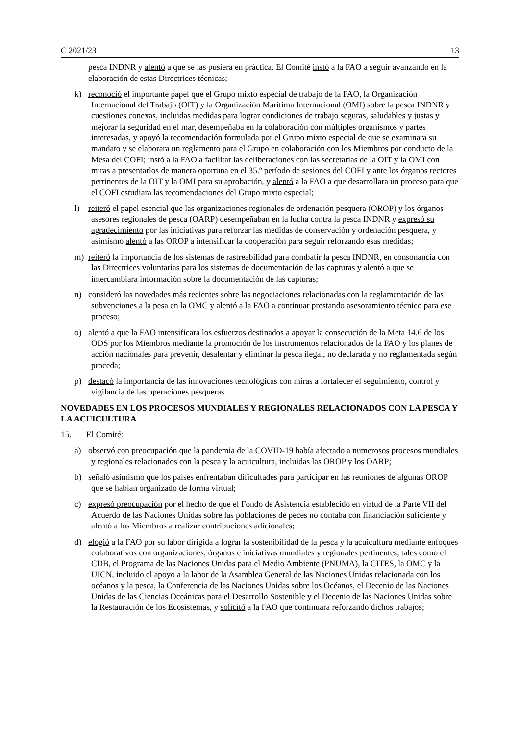C 2021/23 13
pesca INDNR y alentó a que se las pusiera en práctica. El Comité instó a la FAO a seguir avanzando en la elaboración de estas Directrices técnicas;
k) reconoció el importante papel que el Grupo mixto especial de trabajo de la FAO, la Organización Internacional del Trabajo (OIT) y la Organización Marítima Internacional (OMI) sobre la pesca INDNR y cuestiones conexas, incluidas medidas para lograr condiciones de trabajo seguras, saludables y justas y mejorar la seguridad en el mar, desempeñaba en la colaboración con múltiples organismos y partes interesadas, y apoyó la recomendación formulada por el Grupo mixto especial de que se examinara su mandato y se elaborara un reglamento para el Grupo en colaboración con los Miembros por conducto de la Mesa del COFI; instó a la FAO a facilitar las deliberaciones con las secretarías de la OIT y la OMI con miras a presentarlos de manera oportuna en el 35.º período de sesiones del COFI y ante los órganos rectores pertinentes de la OIT y la OMI para su aprobación, y alentó a la FAO a que desarrollara un proceso para que el COFI estudiara las recomendaciones del Grupo mixto especial;
l) reiteró el papel esencial que las organizaciones regionales de ordenación pesquera (OROP) y los órganos asesores regionales de pesca (OARP) desempeñaban en la lucha contra la pesca INDNR y expresó su agradecimiento por las iniciativas para reforzar las medidas de conservación y ordenación pesquera, y asimismo alentó a las OROP a intensificar la cooperación para seguir reforzando esas medidas;
m) reiteró la importancia de los sistemas de rastreabilidad para combatir la pesca INDNR, en consonancia con las Directrices voluntarias para los sistemas de documentación de las capturas y alentó a que se intercambiara información sobre la documentación de las capturas;
n) consideró las novedades más recientes sobre las negociaciones relacionadas con la reglamentación de las subvenciones a la pesa en la OMC y alentó a la FAO a continuar prestando asesoramiento técnico para ese proceso;
o) alentó a que la FAO intensificara los esfuerzos destinados a apoyar la consecución de la Meta 14.6 de los ODS por los Miembros mediante la promoción de los instrumentos relacionados de la FAO y los planes de acción nacionales para prevenir, desalentar y eliminar la pesca ilegal, no declarada y no reglamentada según proceda;
p) destacó la importancia de las innovaciones tecnológicas con miras a fortalecer el seguimiento, control y vigilancia de las operaciones pesqueras.
NOVEDADES EN LOS PROCESOS MUNDIALES Y REGIONALES RELACIONADOS CON LA PESCA Y LA ACUICULTURA
15. El Comité:
a) observó con preocupación que la pandemia de la COVID-19 había afectado a numerosos procesos mundiales y regionales relacionados con la pesca y la acuicultura, incluidas las OROP y los OARP;
b) señaló asimismo que los países enfrentaban dificultades para participar en las reuniones de algunas OROP que se habían organizado de forma virtual;
c) expresó preocupación por el hecho de que el Fondo de Asistencia establecido en virtud de la Parte VII del Acuerdo de las Naciones Unidas sobre las poblaciones de peces no contaba con financiación suficiente y alentó a los Miembros a realizar contribuciones adicionales;
d) elogió a la FAO por su labor dirigida a lograr la sostenibilidad de la pesca y la acuicultura mediante enfoques colaborativos con organizaciones, órganos e iniciativas mundiales y regionales pertinentes, tales como el CDB, el Programa de las Naciones Unidas para el Medio Ambiente (PNUMA), la CITES, la OMC y la UICN, incluido el apoyo a la labor de la Asamblea General de las Naciones Unidas relacionada con los océanos y la pesca, la Conferencia de las Naciones Unidas sobre los Océanos, el Decenio de las Naciones Unidas de las Ciencias Oceánicas para el Desarrollo Sostenible y el Decenio de las Naciones Unidas sobre la Restauración de los Ecosistemas, y solicitó a la FAO que continuara reforzando dichos trabajos;